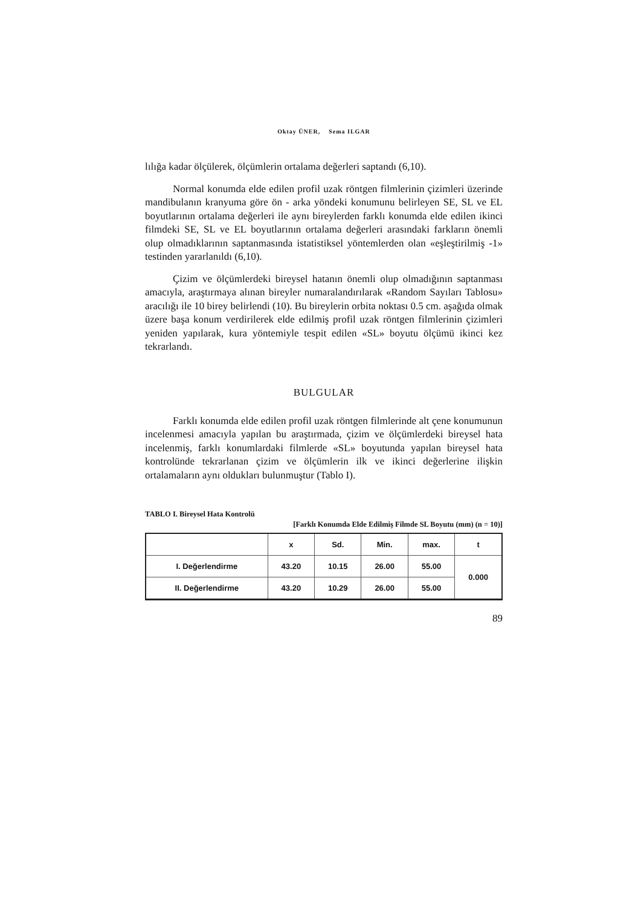Oktay ÜNER, Sema ILGAR
lılığa kadar ölçülerek, ölçümlerin ortalama değerleri saptandı (6,10).
Normal konumda elde edilen profil uzak röntgen filmlerinin çizimleri üzerinde mandibulanın kranyuma göre ön - arka yöndeki konumunu belirleyen SE, SL ve EL boyutlarının ortalama değerleri ile aynı bireylerden farklı konumda elde edilen ikinci filmdeki SE, SL ve EL boyutlarının ortalama değerleri arasındaki farkların önemli olup olmadıklarının saptanmasında istatistiksel yöntemlerden olan «eşleştirilmiş -1» testinden yararlanıldı (6,10).
Çizim ve ölçümlerdeki bireysel hatanın önemli olup olmadığının saptanması amacıyla, araştırmaya alınan bireyler numaralandırılarak «Random Sayıları Tablosu» aracılığı ile 10 birey belirlendi (10). Bu bireylerin orbita noktası 0.5 cm. aşağıda olmak üzere başa konum verdirilerek elde edilmiş profil uzak röntgen filmlerinin çizimleri yeniden yapılarak, kura yöntemiyle tespit edilen «SL» boyutu ölçümü ikinci kez tekrarlandı.
BULGULAR
Farklı konumda elde edilen profil uzak röntgen filmlerinde alt çene konumunun incelenmesi amacıyla yapılan bu araştırmada, çizim ve ölçümlerdeki bireysel hata incelenmiş, farklı konumlardaki filmlerde «SL» boyutunda yapılan bireysel hata kontrolünde tekrarlanan çizim ve ölçümlerin ilk ve ikinci değerlerine ilişkin ortalamaların aynı oldukları bulunmuştur (Tablo I).
TABLO I. Bireysel Hata Kontrolü
[Farklı Konumda Elde Edilmiş Filmde SL Boyutu (mm) (n = 10)]
| | x | Sd. | Min. | max. | t |
| --- | --- | --- | --- | --- | --- |
| I. Değerlendirme | 43.20 | 10.15 | 26.00 | 55.00 | 0.000 |
| II. Değerlendirme | 43.20 | 10.29 | 26.00 | 55.00 | |
89